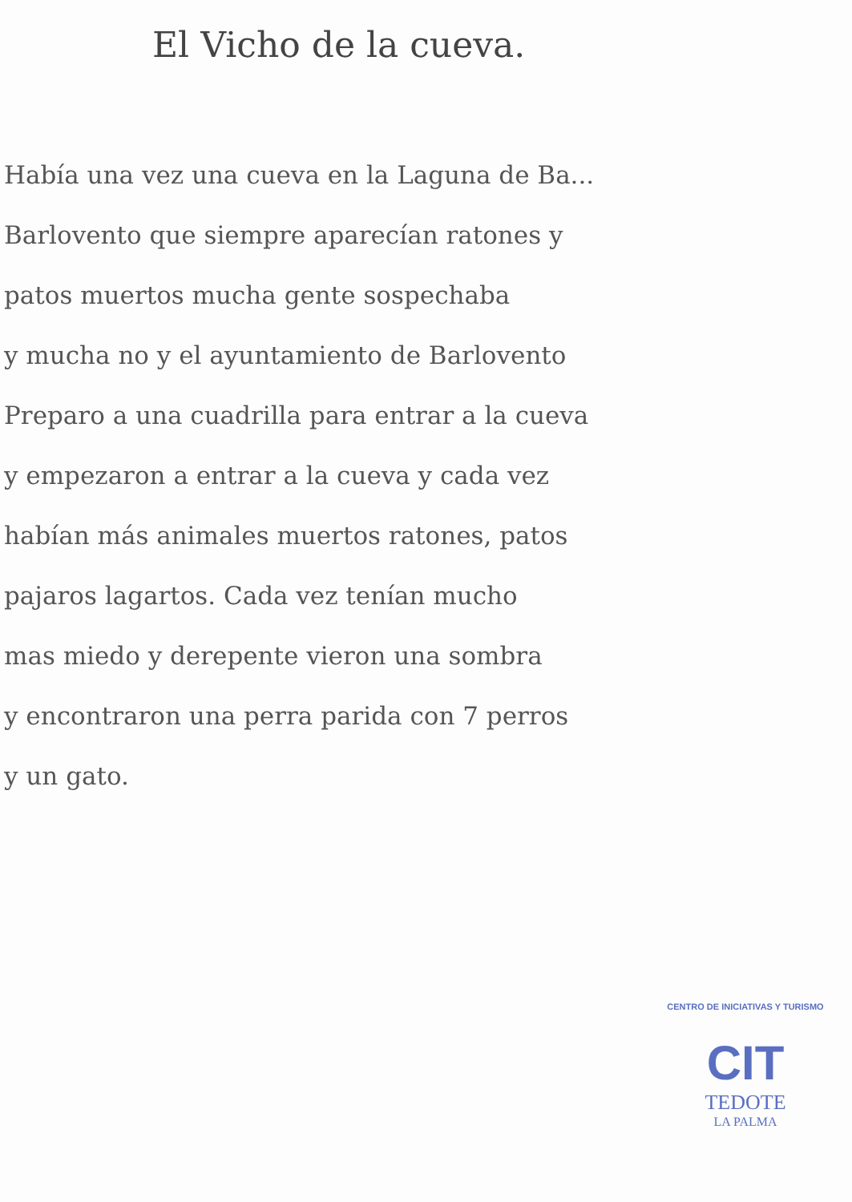El Vicho de la cueva.
Había una vez una cueva en la Laguna de Ba...
Barlovento que siempre aparecían ratones y
patos muertos mucha gente sospechaba
y mucha no y el ayuntamiento de Barlovento
Preparo a una cuadrilla para entrar a la cueva
y empezaron a entrar a la cueva y cada vez
habían más animales muertos ratones, patos
pajaros lagartos. Cada vez tenían mucho
mas miedo y derepente vieron una sombra
y encontraron una perra parida con 7 perros
y un gato.
CENTRO DE INICIATIVAS Y TURISMO
CIT
TEDOTE
LA PALMA